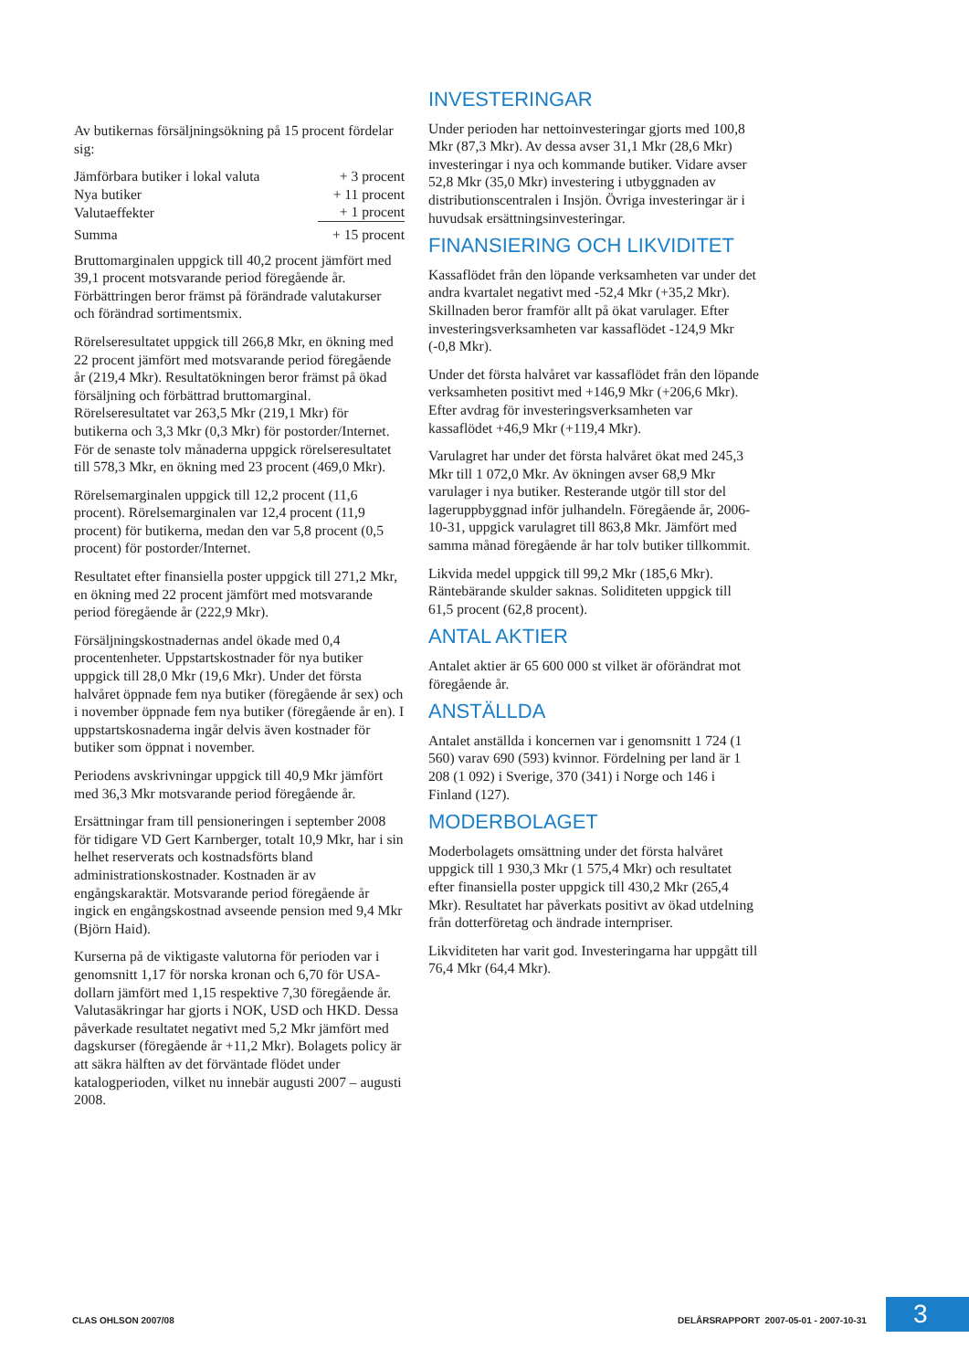Av butikernas försäljningsökning på 15 procent fördelar sig:
| Jämförbara butiker i lokal valuta | + 3 procent |
| Nya butiker | + 11 procent |
| Valutaeffekter | + 1 procent |
| Summa | + 15 procent |
Bruttomarginalen uppgick till 40,2 procent jämfört med 39,1 procent motsvarande period föregående år. Förbättringen beror främst på förändrade valutakurser och förändrad sortimentsmix.
Rörelseresultatet uppgick till 266,8 Mkr, en ökning med 22 procent jämfört med motsvarande period föregående år (219,4 Mkr). Resultatökningen beror främst på ökad försäljning och förbättrad bruttomarginal. Rörelseresultatet var 263,5 Mkr (219,1 Mkr) för butikerna och 3,3 Mkr (0,3 Mkr) för postorder/Internet. För de senaste tolv månaderna uppgick rörelseresultatet till 578,3 Mkr, en ökning med 23 procent (469,0 Mkr).
Rörelsemarginalen uppgick till 12,2 procent (11,6 procent). Rörelsemarginalen var 12,4 procent (11,9 procent) för butikerna, medan den var 5,8 procent (0,5 procent) för postorder/Internet.
Resultatet efter finansiella poster uppgick till 271,2 Mkr, en ökning med 22 procent jämfört med motsvarande period föregående år (222,9 Mkr).
Försäljningskostnadernas andel ökade med 0,4 procentenheter. Uppstartskostnader för nya butiker uppgick till 28,0 Mkr (19,6 Mkr). Under det första halvåret öppnade fem nya butiker (föregående år sex) och i november öppnade fem nya butiker (föregående år en). I uppstartskosnaderna ingår delvis även kostnader för butiker som öppnat i november.
Periodens avskrivningar uppgick till 40,9 Mkr jämfört med 36,3 Mkr motsvarande period föregående år.
Ersättningar fram till pensioneringen i september 2008 för tidigare VD Gert Karnberger, totalt 10,9 Mkr, har i sin helhet reserverats och kostnadsförts bland administrationskostnader. Kostnaden är av engångskaraktär. Motsvarande period föregående år ingick en engångskostnad avseende pension med 9,4 Mkr (Björn Haid).
Kurserna på de viktigaste valutorna för perioden var i genomsnitt 1,17 för norska kronan och 6,70 för USA-dollarn jämfört med 1,15 respektive 7,30 föregående år. Valutasäkringar har gjorts i NOK, USD och HKD. Dessa påverkade resultatet negativt med 5,2 Mkr jämfört med dagskurser (föregående år +11,2 Mkr). Bolagets policy är att säkra hälften av det förväntade flödet under katalogperioden, vilket nu innebär augusti 2007 – augusti 2008.
INVESTERINGAR
Under perioden har nettoinvesteringar gjorts med 100,8 Mkr (87,3 Mkr). Av dessa avser 31,1 Mkr (28,6 Mkr) investeringar i nya och kommande butiker. Vidare avser 52,8 Mkr (35,0 Mkr) investering i utbyggnaden av distributionscentralen i Insjön. Övriga investeringar är i huvudsak ersättningsinvesteringar.
FINANSIERING OCH LIKVIDITET
Kassaflödet från den löpande verksamheten var under det andra kvartalet negativt med -52,4 Mkr (+35,2 Mkr). Skillnaden beror framför allt på ökat varulager. Efter investeringsverksamheten var kassaflödet -124,9 Mkr (-0,8 Mkr).
Under det första halvåret var kassaflödet från den löpande verksamheten positivt med +146,9 Mkr (+206,6 Mkr). Efter avdrag för investeringsverksamheten var kassaflödet +46,9 Mkr (+119,4 Mkr).
Varulagret har under det första halvåret ökat med 245,3 Mkr till 1 072,0 Mkr. Av ökningen avser 68,9 Mkr varulager i nya butiker. Resterande utgör till stor del lageruppbyggnad inför julhandeln. Föregående år, 2006-10-31, uppgick varulagret till 863,8 Mkr. Jämfört med samma månad föregående år har tolv butiker tillkommit.
Likvida medel uppgick till 99,2 Mkr (185,6 Mkr). Räntebärande skulder saknas. Soliditeten uppgick till 61,5 procent (62,8 procent).
ANTAL AKTIER
Antalet aktier är 65 600 000 st vilket är oförändrat mot föregående år.
ANSTÄLLDA
Antalet anställda i koncernen var i genomsnitt 1 724 (1 560) varav 690 (593) kvinnor. Fördelning per land är 1 208 (1 092) i Sverige, 370 (341) i Norge och 146 i Finland (127).
MODERBOLAGET
Moderbolagets omsättning under det första halvåret uppgick till 1 930,3 Mkr (1 575,4 Mkr) och resultatet efter finansiella poster uppgick till 430,2 Mkr (265,4 Mkr). Resultatet har påverkats positivt av ökad utdelning från dotterföretag och ändrade internpriser.
Likviditeten har varit god. Investeringarna har uppgått till 76,4 Mkr (64,4 Mkr).
CLAS OHLSON 2007/08
DELÅRSRAPPORT 2007-05-01 - 2007-10-31
3